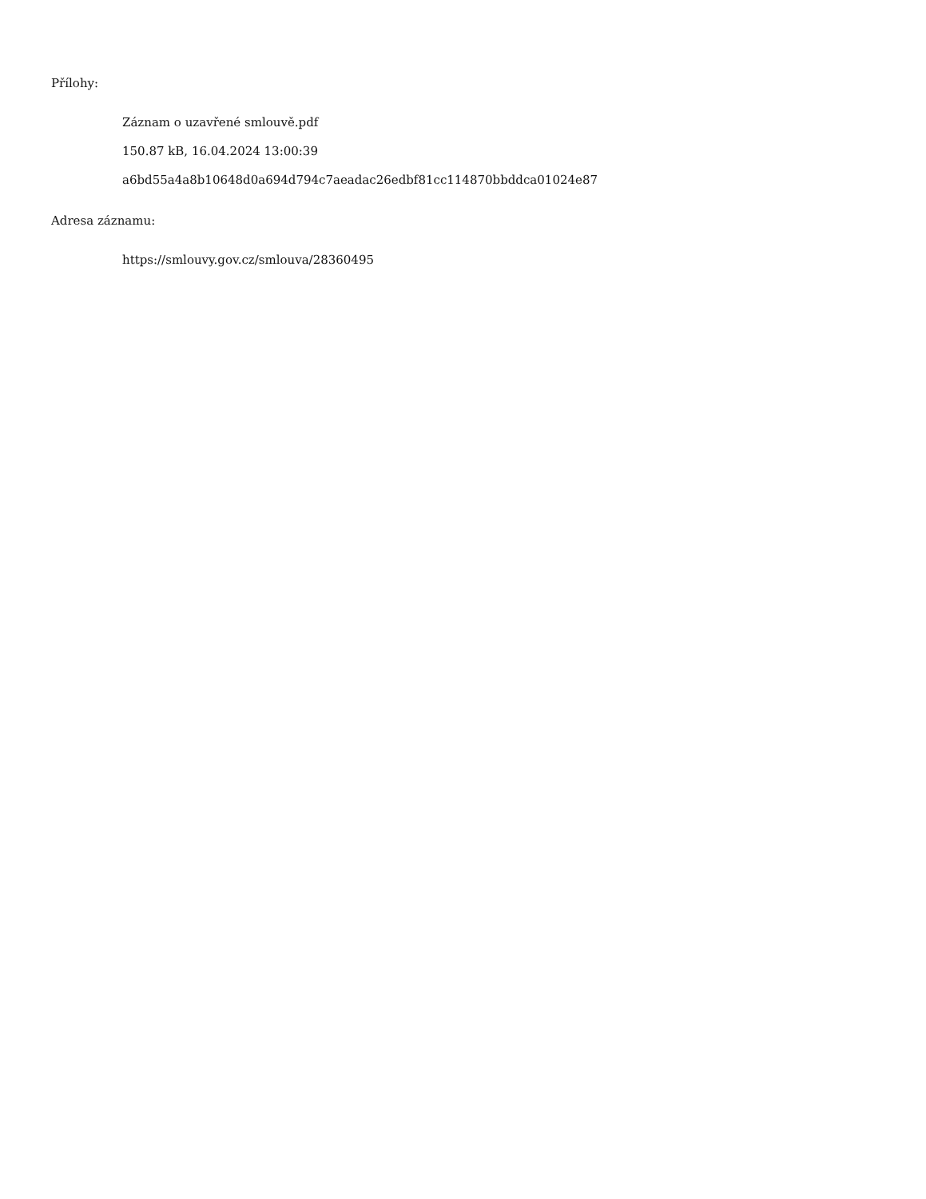Přílohy:
Záznam o uzavřené smlouvě.pdf
150.87 kB, 16.04.2024 13:00:39
a6bd55a4a8b10648d0a694d794c7aeadac26edbf81cc114870bbddca01024e87
Adresa záznamu:
https://smlouvy.gov.cz/smlouva/28360495